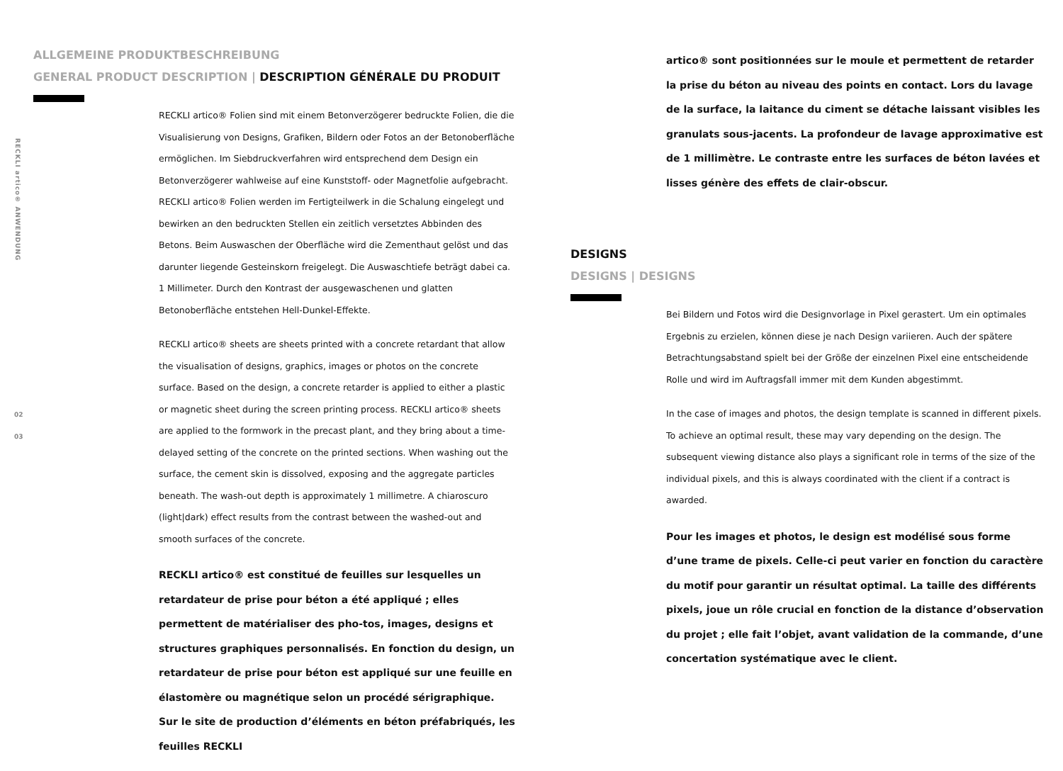RECKLI artico® ANWENDUNG
02
03
ALLGEMEINE PRODUKTBESCHREIBUNG
GENERAL PRODUCT DESCRIPTION | DESCRIPTION GÉNÉRALE DU PRODUIT
RECKLI artico® Folien sind mit einem Betonverzögerer bedruckte Folien, die die Visualisierung von Designs, Grafiken, Bildern oder Fotos an der Betonoberfläche ermöglichen. Im Siebdruckverfahren wird entsprechend dem Design ein Betonverzögerer wahlweise auf eine Kunststoff- oder Magnetfolie aufgebracht. RECKLI artico® Folien werden im Fertigteilwerk in die Schalung eingelegt und bewirken an den bedruckten Stellen ein zeitlich versetztes Abbinden des Betons. Beim Auswaschen der Oberfläche wird die Zementhaut gelöst und das darunter liegende Gesteinskorn freigelegt. Die Auswaschtiefe beträgt dabei ca. 1 Millimeter. Durch den Kontrast der ausgewaschenen und glatten Betonoberfläche entstehen Hell-Dunkel-Effekte.
RECKLI artico® sheets are sheets printed with a concrete retardant that allow the visualisation of designs, graphics, images or photos on the concrete surface. Based on the design, a concrete retarder is applied to either a plastic or magnetic sheet during the screen printing process. RECKLI artico® sheets are applied to the formwork in the precast plant, and they bring about a time-delayed setting of the concrete on the printed sections. When washing out the surface, the cement skin is dissolved, exposing and the aggregate particles beneath. The wash-out depth is approximately 1 millimetre. A chiaroscuro (light|dark) effect results from the contrast between the washed-out and smooth surfaces of the concrete.
RECKLI artico® est constitué de feuilles sur lesquelles un retardateur de prise pour béton a été appliqué ; elles permettent de matérialiser des pho-tos, images, designs et structures graphiques personnalisés. En fonction du design, un retardateur de prise pour béton est appliqué sur une feuille en élastomère ou magnétique selon un procédé sérigraphique. Sur le site de production d’éléments en béton préfabriqués, les feuilles RECKLI
artico® sont positionnées sur le moule et permettent de retarder la prise du béton au niveau des points en contact. Lors du lavage de la surface, la laitance du ciment se détache laissant visibles les granulats sous-jacents. La profondeur de lavage approximative est de 1 millimètre. Le contraste entre les surfaces de béton lavées et lisses génère des effets de clair-obscur.
DESIGNS
DESIGNS | DESIGNS
Bei Bildern und Fotos wird die Designvorlage in Pixel gerastert. Um ein optimales Ergebnis zu erzielen, können diese je nach Design variieren. Auch der spätere Betrachtungsabstand spielt bei der Größe der einzelnen Pixel eine entscheidende Rolle und wird im Auftragsfall immer mit dem Kunden abgestimmt.
In the case of images and photos, the design template is scanned in different pixels. To achieve an optimal result, these may vary depending on the design. The subsequent viewing distance also plays a significant role in terms of the size of the individual pixels, and this is always coordinated with the client if a contract is awarded.
Pour les images et photos, le design est modélisé sous forme d’une trame de pixels. Celle-ci peut varier en fonction du caractère du motif pour garantir un résultat optimal. La taille des différents pixels, joue un rôle crucial en fonction de la distance d’observation du projet ; elle fait l’objet, avant validation de la commande, d’une concertation systématique avec le client.